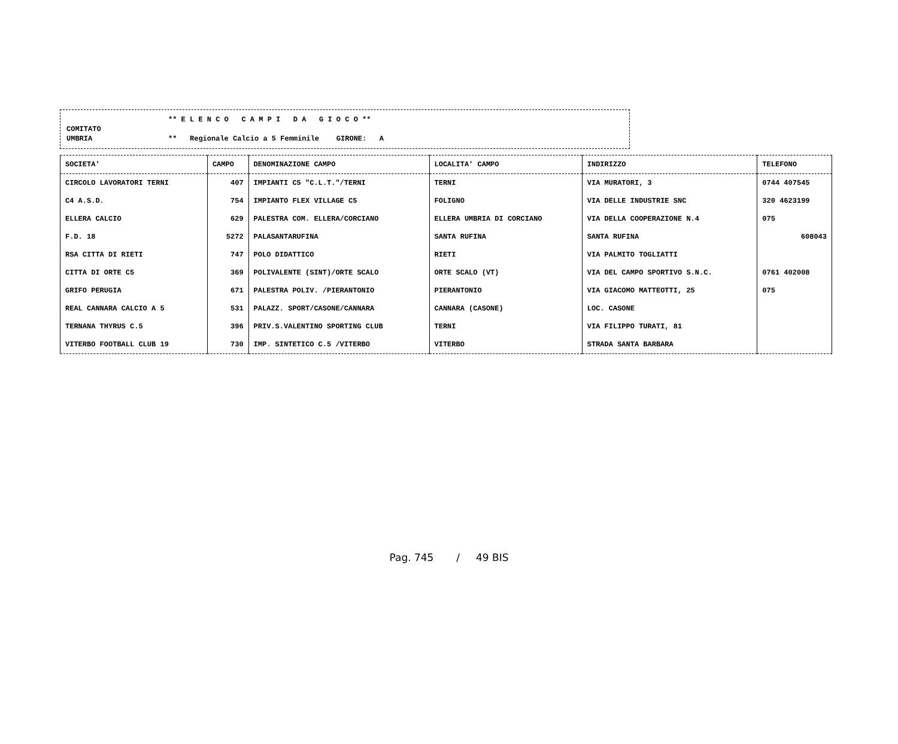** E L E N C O C A M P I D A G I O C O **
COMITATO
UMBRIA ** Regionale Calcio a 5 Femminile GIRONE: A
| SOCIETA' | CAMPO | DENOMINAZIONE CAMPO | LOCALITA' CAMPO | INDIRIZZO | TELEFONO |
| --- | --- | --- | --- | --- | --- |
| CIRCOLO LAVORATORI TERNI | 407 | IMPIANTI C5 "C.L.T."/TERNI | TERNI | VIA MURATORI, 3 | 0744 407545 |
| C4 A.S.D. | 754 | IMPIANTO FLEX VILLAGE C5 | FOLIGNO | VIA DELLE INDUSTRIE SNC | 320 4623199 |
| ELLERA CALCIO | 629 | PALESTRA COM. ELLERA/CORCIANO | ELLERA UMBRIA DI CORCIANO | VIA DELLA COOPERAZIONE N.4 | 075 |
| F.D. 18 | 5272 | PALASANTARUFINA | SANTA RUFINA | SANTA RUFINA | 608043 |
| RSA CITTA DI RIETI | 747 | POLO DIDATTICO | RIETI | VIA PALMITO TOGLIATTI | |
| CITTA DI ORTE C5 | 369 | POLIVALENTE (SINT)/ORTE SCALO | ORTE SCALO (VT) | VIA DEL CAMPO SPORTIVO S.N.C. | 0761 402008 |
| GRIFO PERUGIA | 671 | PALESTRA POLIV. /PIERANTONIO | PIERANTONIO | VIA GIACOMO MATTEOTTI, 25 | 075 |
| REAL CANNARA CALCIO A 5 | 531 | PALAZZ. SPORT/CASONE/CANNARA | CANNARA (CASONE) | LOC. CASONE | |
| TERNANA THYRUS C.5 | 396 | PRIV.S.VALENTINO SPORTING CLUB | TERNI | VIA FILIPPO TURATI, 81 | |
| VITERBO FOOTBALL CLUB 19 | 730 | IMP. SINTETICO C.5 /VITERBO | VITERBO | STRADA SANTA BARBARA | |
Pag. 745 / 49 BIS